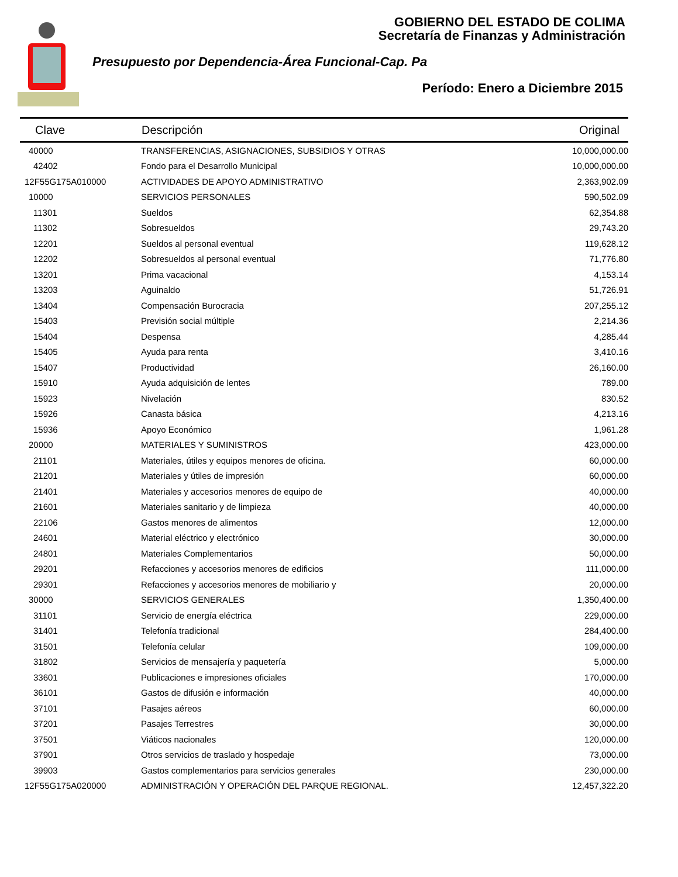GOBIERNO DEL ESTADO DE COLIMA
Secretaría de Finanzas y Administración
Presupuesto por Dependencia-Área Funcional-Cap. Pa
Período: Enero a Diciembre 2015
| Clave | Descripción | Original |
| --- | --- | --- |
| 40000 | TRANSFERENCIAS, ASIGNACIONES, SUBSIDIOS Y OTRAS | 10,000,000.00 |
| 42402 | Fondo para el Desarrollo Municipal | 10,000,000.00 |
| 12F55G175A010000 | ACTIVIDADES DE APOYO ADMINISTRATIVO | 2,363,902.09 |
| 10000 | SERVICIOS PERSONALES | 590,502.09 |
| 11301 | Sueldos | 62,354.88 |
| 11302 | Sobresueldos | 29,743.20 |
| 12201 | Sueldos al personal eventual | 119,628.12 |
| 12202 | Sobresueldos al personal eventual | 71,776.80 |
| 13201 | Prima vacacional | 4,153.14 |
| 13203 | Aguinaldo | 51,726.91 |
| 13404 | Compensación Burocracia | 207,255.12 |
| 15403 | Previsión social múltiple | 2,214.36 |
| 15404 | Despensa | 4,285.44 |
| 15405 | Ayuda para renta | 3,410.16 |
| 15407 | Productividad | 26,160.00 |
| 15910 | Ayuda adquisición de lentes | 789.00 |
| 15923 | Nivelación | 830.52 |
| 15926 | Canasta básica | 4,213.16 |
| 15936 | Apoyo Económico | 1,961.28 |
| 20000 | MATERIALES Y SUMINISTROS | 423,000.00 |
| 21101 | Materiales, útiles y equipos menores de oficina. | 60,000.00 |
| 21201 | Materiales y útiles de impresión | 60,000.00 |
| 21401 | Materiales y accesorios menores de equipo de | 40,000.00 |
| 21601 | Materiales sanitario y de limpieza | 40,000.00 |
| 22106 | Gastos menores de alimentos | 12,000.00 |
| 24601 | Material eléctrico y electrónico | 30,000.00 |
| 24801 | Materiales Complementarios | 50,000.00 |
| 29201 | Refacciones y accesorios menores de edificios | 111,000.00 |
| 29301 | Refacciones y accesorios menores de mobiliario y | 20,000.00 |
| 30000 | SERVICIOS GENERALES | 1,350,400.00 |
| 31101 | Servicio de energía eléctrica | 229,000.00 |
| 31401 | Telefonía tradicional | 284,400.00 |
| 31501 | Telefonía celular | 109,000.00 |
| 31802 | Servicios de mensajería y paquetería | 5,000.00 |
| 33601 | Publicaciones e impresiones oficiales | 170,000.00 |
| 36101 | Gastos de difusión e información | 40,000.00 |
| 37101 | Pasajes aéreos | 60,000.00 |
| 37201 | Pasajes Terrestres | 30,000.00 |
| 37501 | Viáticos nacionales | 120,000.00 |
| 37901 | Otros servicios de traslado y hospedaje | 73,000.00 |
| 39903 | Gastos complementarios para servicios generales | 230,000.00 |
| 12F55G175A020000 | ADMINISTRACIÓN Y OPERACIÓN DEL PARQUE REGIONAL. | 12,457,322.20 |